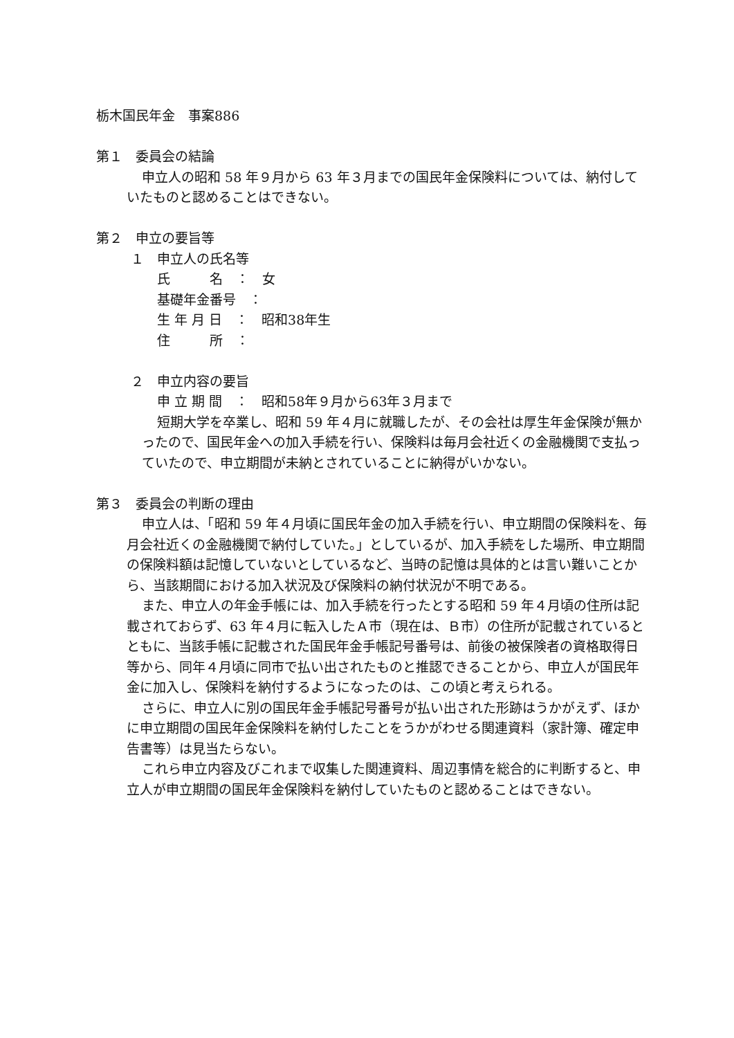栃木国民年金　事案886
第１　委員会の結論
申立人の昭和 58 年９月から 63 年３月までの国民年金保険料については、納付していたものと認めることはできない。
第２　申立の要旨等
１　申立人の氏名等
氏　　　名　：　女
基礎年金番号　：
生 年 月 日　：　昭和38年生
住　　　所　：
２　申立内容の要旨
申 立 期 間　：　昭和58年９月から63年３月まで
短期大学を卒業し、昭和 59 年４月に就職したが、その会社は厚生年金保険が無かったので、国民年金への加入手続を行い、保険料は毎月会社近くの金融機関で支払っていたので、申立期間が未納とされていることに納得がいかない。
第３　委員会の判断の理由
申立人は、「昭和 59 年４月頃に国民年金の加入手続を行い、申立期間の保険料を、毎月会社近くの金融機関で納付していた。」としているが、加入手続をした場所、申立期間の保険料額は記憶していないとしているなど、当時の記憶は具体的とは言い難いことから、当該期間における加入状況及び保険料の納付状況が不明である。
また、申立人の年金手帳には、加入手続を行ったとする昭和 59 年４月頃の住所は記載されておらず、63 年４月に転入したＡ市（現在は、Ｂ市）の住所が記載されているとともに、当該手帳に記載された国民年金手帳記号番号は、前後の被保険者の資格取得日等から、同年４月頃に同市で払い出されたものと推認できることから、申立人が国民年金に加入し、保険料を納付するようになったのは、この頃と考えられる。
さらに、申立人に別の国民年金手帳記号番号が払い出された形跡はうかがえず、ほかに申立期間の国民年金保険料を納付したことをうかがわせる関連資料（家計簿、確定申告書等）は見当たらない。
これら申立内容及びこれまで収集した関連資料、周辺事情を総合的に判断すると、申立人が申立期間の国民年金保険料を納付していたものと認めることはできない。